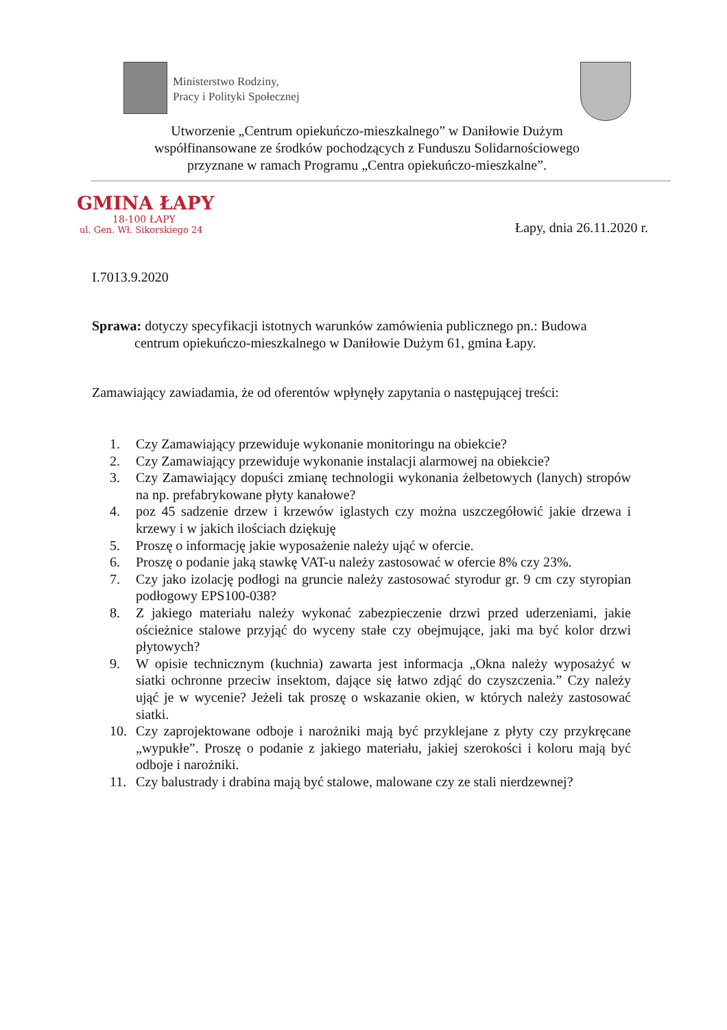Ministerstwo Rodziny,
Pracy i Polityki Społecznej
Utworzenie „Centrum opiekuńczo-mieszkalnego” w Daniłowie Dużym
współfinansowane ze środków pochodzących z Funduszu Solidarnościowego
przyznane w ramach Programu „Centra opiekuńczo-mieszkalne”.
GMINA ŁAPY
18-100 ŁAPY
ul. Gen. Wł. Sikorskiego 24
Łapy, dnia 26.11.2020 r.
I.7013.9.2020
Sprawa: dotyczy specyfikacji istotnych warunków zamówienia publicznego pn.: Budowa
centrum opiekuńczo-mieszkalnego w Daniłowie Dużym 61, gmina Łapy.
Zamawiający zawiadamia, że od oferentów wpłynęły zapytania o następującej treści:
1. Czy Zamawiający przewiduje wykonanie monitoringu na obiekcie?
2. Czy Zamawiający przewiduje wykonanie instalacji alarmowej na obiekcie?
3. Czy Zamawiający dopuści zmianę technologii wykonania żelbetowych (lanych) stropów na np. prefabrykowane płyty kanałowe?
4. poz 45 sadzenie drzew i krzewów iglastych czy można uszczegółowić jakie drzewa i krzewy i w jakich ilościach dziękuję
5. Proszę o informację jakie wyposażenie należy ująć w ofercie.
6. Proszę o podanie jaką stawkę VAT-u należy zastosować w ofercie 8% czy 23%.
7. Czy jako izolację podłogi na gruncie należy zastosować styrodur gr. 9 cm czy styropian podłogowy EPS100-038?
8. Z jakiego materiału należy wykonać zabezpieczenie drzwi przed uderzeniami, jakie ościeżnice stalowe przyjąć do wyceny stałe czy obejmujące, jaki ma być kolor drzwi płytowych?
9. W opisie technicznym (kuchnia) zawarta jest informacja „Okna należy wyposażyć w siatki ochronne przeciw insektom, dające się łatwo zdjąć do czyszczenia.” Czy należy ująć je w wycenie? Jeżeli tak proszę o wskazanie okien, w których należy zastosować siatki.
10. Czy zaprojektowane odboje i narożniki mają być przyklejane z płyty czy przykręcane „wypukłe”. Proszę o podanie z jakiego materiału, jakiej szerokości i koloru mają być odboje i narożniki.
11. Czy balustrady i drabina mają być stalowe, malowane czy ze stali nierdzewnej?